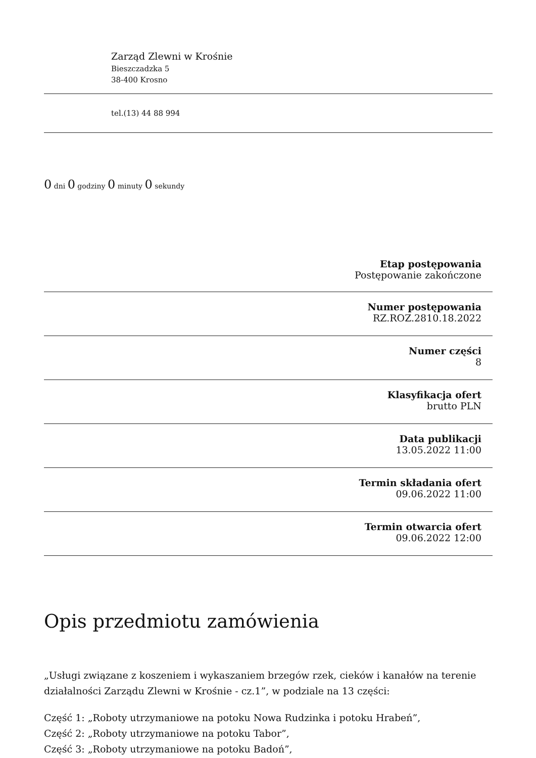Zarząd Zlewni w Krośnie
Bieszczadzka 5
38-400 Krosno
tel.(13) 44 88 994
0 dni 0 godziny 0 minuty 0 sekundy
Etap postępowania
Postępowanie zakończone
Numer postępowania
RZ.ROZ.2810.18.2022
Numer części
8
Klasyfikacja ofert
brutto PLN
Data publikacji
13.05.2022 11:00
Termin składania ofert
09.06.2022 11:00
Termin otwarcia ofert
09.06.2022 12:00
Opis przedmiotu zamówienia
„Usługi związane z koszeniem i wykaszaniem brzegów rzek, cieków i kanałów na terenie działalności Zarządu Zlewni w Krośnie - cz.1”, w podziale na 13 części:
Część 1: „Roboty utrzymaniowe na potoku Nowa Rudzinka i potoku Hrabeń”,
Część 2: „Roboty utrzymaniowe na potoku Tabor”,
Część 3: „Roboty utrzymaniowe na potoku Badoń”,